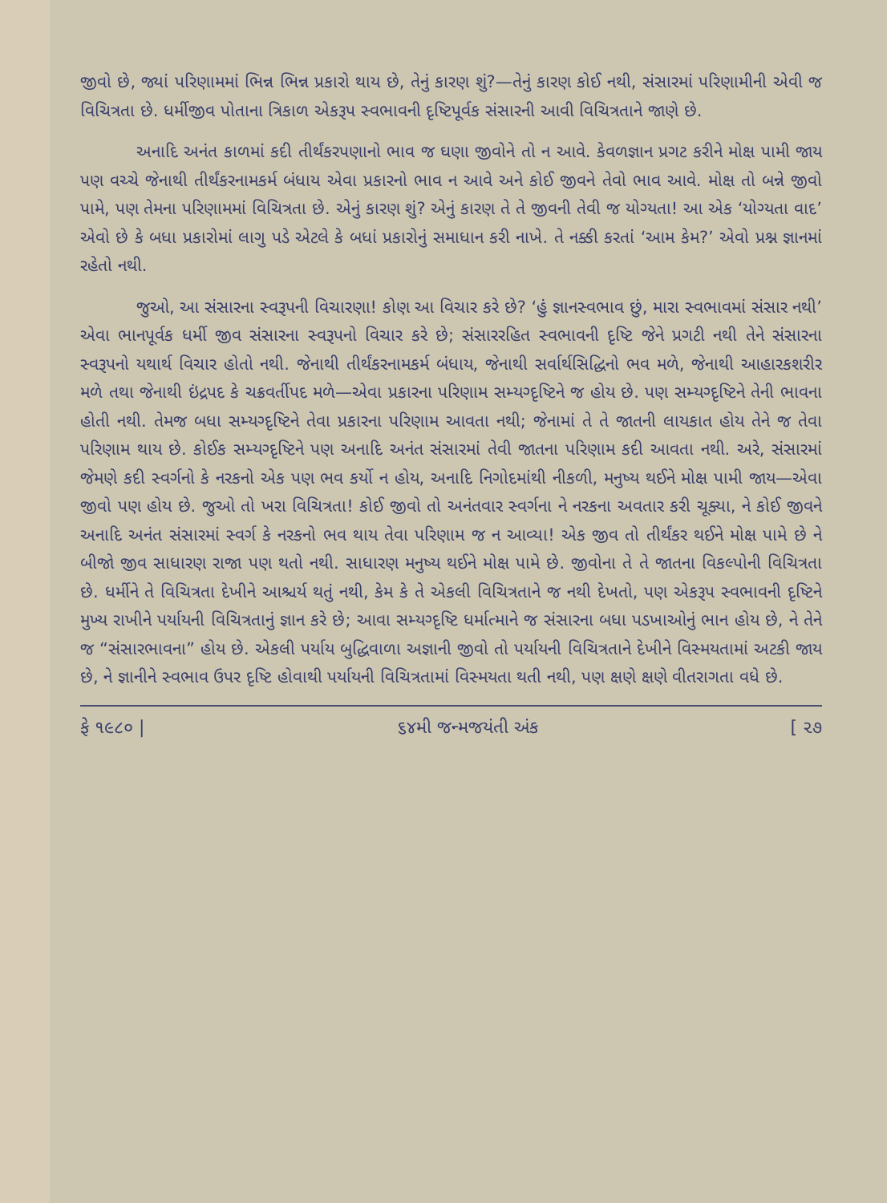જીવો છે, જ્યાં પરિણામમાં ભિન્ન ભિન્ન પ્રકારો થાય છે, તેનું કારણ શું?—તેનું કારણ કોઈ નથી, સંસારમાં પરિણામીની એવી જ વિચિત્રતા છે. ધર્મીજીવ પોતાના ત્રિકાળ એકરૂપ સ્વભાવની દૃષ્ટિપૂર્વક સંસારની આવી વિચિત્રતાને જાણે છે.
અનાદિ અનંત કાળમાં કદી તીર્થંકરપણાનો ભાવ જ ઘણા જીવોને તો ન આવે. કેવળજ્ઞાન પ્રગટ કરીને મોક્ષ પામી જાય પણ વચ્ચે જેનાથી તીર્થંકરનામકર્મ બંધાય એવા પ્રકારનો ભાવ ન આવે અને કોઈ જીવને તેવો ભાવ આવે. મોક્ષ તો બન્ને જીવો પામે, પણ તેમના પરિણામમાં વિચિત્રતા છે. એનું કારણ શું? એનું કારણ તે તે જીવની તેવી જ યોગ્યતા! આ એક ‘યોગ્યતા વાદ’ એવો છે કે બધા પ્રકારોમાં લાગુ પડે એટલે કે બધાં પ્રકારોનું સમાધાન કરી નાખે. તે નક્કી કરતાં ‘આમ કેમ?’ એવો પ્રશ્ન જ્ઞાનમાં રહેતો નથી.
જુઓ, આ સંસારના સ્વરૂપની વિચારણા! કોણ આ વિચાર કરે છે? ‘હું જ્ઞાનસ્વભાવ છું, મારા સ્વભાવમાં સંસાર નથી’ એવા ભાનપૂર્વક ધર્મી જીવ સંસારના સ્વરૂપનો વિચાર કરે છે; સંસારરહિત સ્વભાવની દૃષ્ટિ જેને પ્રગટી નથી તેને સંસારના સ્વરૂપનો યથાર્થ વિચાર હોતો નથી. જેનાથી તીર્થંકરનામકર્મ બંધાય, જેનાથી સર્વાર્થસિદ્ધિનો ભવ મળે, જેનાથી આહારકશરીર મળે તથા જેનાથી ઇંદ્રપદ કે ચક્રવર્તીપદ મળે—એવા પ્રકારના પરિણામ સમ્યગ્દૃષ્ટિને જ હોય છે. પણ સમ્યગ્દૃષ્ટિને તેની ભાવના હોતી નથી. તેમજ બધા સમ્યગ્દૃષ્ટિને તેવા પ્રકારના પરિણામ આવતા નથી; જેનામાં તે તે જાતની લાયકાત હોય તેને જ તેવા પરિણામ થાય છે. કોઈક સમ્યગ્દૃષ્ટિને પણ અનાદિ અનંત સંસારમાં તેવી જાતના પરિણામ કદી આવતા નથી. અરે, સંસારમાં જેમણે કદી સ્વર્ગનો કે નરકનો એક પણ ભવ કર્યો ન હોય, અનાદિ નિગોદમાંથી નીકળી, મનુષ્ય થઈને મોક્ષ પામી જાય—એવા જીવો પણ હોય છે. જુઓ તો ખરા વિચિત્રતા! કોઈ જીવો તો અનંતવાર સ્વર્ગના ને નરકના અવતાર કરી ચૂક્યા, ને કોઈ જીવને અનાદિ અનંત સંસારમાં સ્વર્ગ કે નરકનો ભવ થાય તેવા પરિણામ જ ન આવ્યા! એક જીવ તો તીર્થંકર થઈને મોક્ષ પામે છે ને બીજો જીવ સાધારણ રાજા પણ થતો નથી. સાધારણ મનુષ્ય થઈને મોક્ષ પામે છે. જીવોના તે તે જાતના વિકલ્પોની વિચિત્રતા છે. ધર્મીને તે વિચિત્રતા દેખીને આશ્ચર્ય થતું નથી, કેમ કે તે એકલી વિચિત્રતાને જ નથી દેખતો, પણ એકરૂપ સ્વભાવની દૃષ્ટિને મુખ્ય રાખીને પર્યાયની વિચિત્રતાનું જ્ઞાન કરે છે; આવા સમ્યગ્દૃષ્ટિ ધર્માત્માને જ સંસારના બધા પડખાઓનું ભાન હોય છે, ને તેને જ “સંસારભાવના” હોય છે. એકલી પર્યાય બુદ્ધિવાળા અજ્ઞાની જીવો તો પર્યાયની વિચિત્રતાને દેખીને વિસ્મયતામાં અટકી જાય છે, ને જ્ઞાનીને સ્વભાવ ઉપર દૃષ્ટિ હોવાથી પર્યાયની વિચિત્રતામાં વિસ્મયતા થતી નથી, પણ ક્ષણે ક્ષણે વીતરાગતા વધે છે.
ફે ૧૯૮૦ | ૬૪મી જન્મજયંતી અંક [ ૨૭